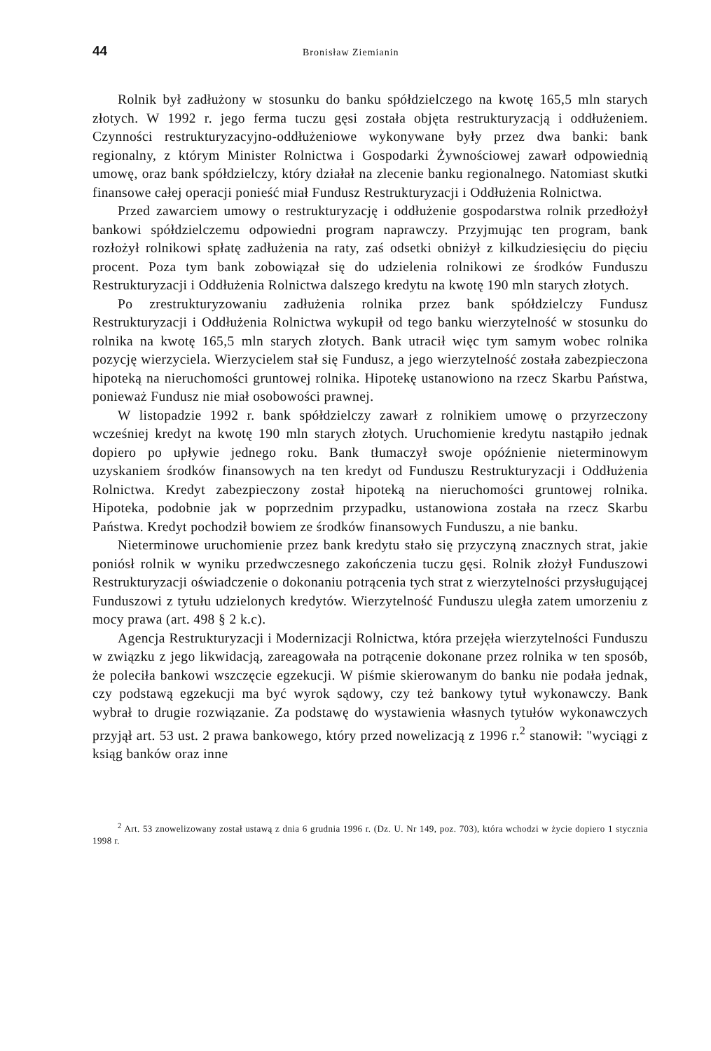44 Bronisław Ziemianin
Rolnik był zadłużony w stosunku do banku spółdzielczego na kwotę 165,5 mln starych złotych. W 1992 r. jego ferma tuczu gęsi została objęta restrukturyzacją i oddłużeniem. Czynności restrukturyzacyjno-oddłużeniowe wykonywane były przez dwa banki: bank regionalny, z którym Minister Rolnictwa i Gospodarki Żywnościowej zawarł odpowiednią umowę, oraz bank spółdzielczy, który działał na zlecenie banku regionalnego. Natomiast skutki finansowe całej operacji ponieść miał Fundusz Restrukturyzacji i Oddłużenia Rolnictwa.
Przed zawarciem umowy o restrukturyzację i oddłużenie gospodarstwa rolnik przedłożył bankowi spółdzielczemu odpowiedni program naprawczy. Przyjmując ten program, bank rozłożył rolnikowi spłatę zadłużenia na raty, zaś odsetki obniżył z kilkudziesięciu do pięciu procent. Poza tym bank zobowiązał się do udzielenia rolnikowi ze środków Funduszu Restrukturyzacji i Oddłużenia Rolnictwa dalszego kredytu na kwotę 190 mln starych złotych.
Po zrestrukturyzowaniu zadłużenia rolnika przez bank spółdzielczy Fundusz Restrukturyzacji i Oddłużenia Rolnictwa wykupił od tego banku wierzytelność w stosunku do rolnika na kwotę 165,5 mln starych złotych. Bank utracił więc tym samym wobec rolnika pozycję wierzyciela. Wierzycielem stał się Fundusz, a jego wierzytelność została zabezpieczona hipoteką na nieruchomości gruntowej rolnika. Hipotekę ustanowiono na rzecz Skarbu Państwa, ponieważ Fundusz nie miał osobowości prawnej.
W listopadzie 1992 r. bank spółdzielczy zawarł z rolnikiem umowę o przyrzeczony wcześniej kredyt na kwotę 190 mln starych złotych. Uruchomienie kredytu nastąpiło jednak dopiero po upływie jednego roku. Bank tłumaczył swoje opóźnienie nieterminowym uzyskaniem środków finansowych na ten kredyt od Funduszu Restrukturyzacji i Oddłużenia Rolnictwa. Kredyt zabezpieczony został hipoteką na nieruchomości gruntowej rolnika. Hipoteka, podobnie jak w poprzednim przypadku, ustanowiona została na rzecz Skarbu Państwa. Kredyt pochodził bowiem ze środków finansowych Funduszu, a nie banku.
Nieterminowe uruchomienie przez bank kredytu stało się przyczyną znacznych strat, jakie poniósł rolnik w wyniku przedwczesnego zakończenia tuczu gęsi. Rolnik złożył Funduszowi Restrukturyzacji oświadczenie o dokonaniu potrącenia tych strat z wierzytelności przysługującej Funduszowi z tytułu udzielonych kredytów. Wierzytelność Funduszu uległa zatem umorzeniu z mocy prawa (art. 498 § 2 k.c).
Agencja Restrukturyzacji i Modernizacji Rolnictwa, która przejęła wierzytelności Funduszu w związku z jego likwidacją, zareagowała na potrącenie dokonane przez rolnika w ten sposób, że poleciła bankowi wszczęcie egzekucji. W piśmie skierowanym do banku nie podała jednak, czy podstawą egzekucji ma być wyrok sądowy, czy też bankowy tytuł wykonawczy. Bank wybrał to drugie rozwiązanie. Za podstawę do wystawienia własnych tytułów wykonawczych przyjął art. 53 ust. 2 prawa bankowego, który przed nowelizacją z 1996 r.<sup>2</sup> stanowił: "wyciągi z ksiąg banków oraz inne
<sup>2</sup> Art. 53 znowelizowany został ustawą z dnia 6 grudnia 1996 r. (Dz. U. Nr 149, poz. 703), która wchodzi w życie dopiero 1 stycznia 1998 r.